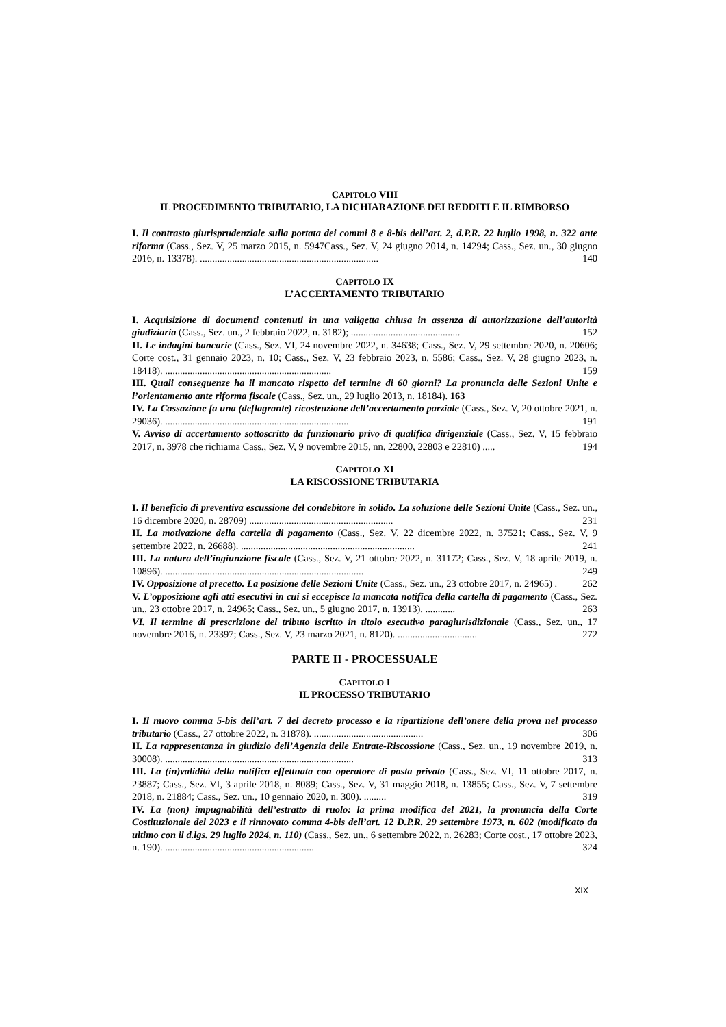CAPITOLO VIII
IL PROCEDIMENTO TRIBUTARIO, LA DICHIARAZIONE DEI REDDITI E IL RIMBORSO
I. Il contrasto giurisprudenziale sulla portata dei commi 8 e 8-bis dell’art. 2, d.P.R. 22 luglio 1998, n. 322 ante riforma (Cass., Sez. V, 25 marzo 2015, n. 5947Cass., Sez. V, 24 giugno 2014, n. 14294; Cass., Sez. un., 30 giugno 2016, n. 13378). ........................................................................ 140
CAPITOLO IX
L’ACCERTAMENTO TRIBUTARIO
I. Acquisizione di documenti contenuti in una valigetta chiusa in assenza di autorizzazione dell'autorità giudiziaria (Cass., Sez. un., 2 febbraio 2022, n. 3182); ............................................ 152
II. Le indagini bancarie (Cass., Sez. VI, 24 novembre 2022, n. 34638; Cass., Sez. V, 29 settembre 2020, n. 20606; Corte cost., 31 gennaio 2023, n. 10; Cass., Sez. V, 23 febbraio 2023, n. 5586; Cass., Sez. V, 28 giugno 2023, n. 18418). ................................................................... 159
III. Quali conseguenze ha il mancato rispetto del termine di 60 giorni? La pronuncia delle Sezioni Unite e l’orientamento ante riforma fiscale (Cass., Sez. un., 29 luglio 2013, n. 18184). 163
IV. La Cassazione fa una (deflagrante) ricostruzione dell’accertamento parziale (Cass., Sez. V, 20 ottobre 2021, n. 29036). .......................................................................... 191
V. Avviso di accertamento sottoscritto da funzionario privo di qualifica dirigenziale (Cass., Sez. V, 15 febbraio 2017, n. 3978 che richiama Cass., Sez. V, 9 novembre 2015, nn. 22800, 22803 e 22810) ..... 194
CAPITOLO XI
LA RISCOSSIONE TRIBUTARIA
I. Il beneficio di preventiva escussione del condebitore in solido. La soluzione delle Sezioni Unite (Cass., Sez. un., 16 dicembre 2020, n. 28709) .......................................................... 231
II. La motivazione della cartella di pagamento (Cass., Sez. V, 22 dicembre 2022, n. 37521; Cass., Sez. V, 9 settembre 2022, n. 26688). ...................................................................... 241
III. La natura dell’ingiunzione fiscale (Cass., Sez. V, 21 ottobre 2022, n. 31172; Cass., Sez. V, 18 aprile 2019, n. 10896). ................................................................................ 249
IV. Opposizione al precetto. La posizione delle Sezioni Unite (Cass., Sez. un., 23 ottobre 2017, n. 24965) . 262
V. L’opposizione agli atti esecutivi in cui si eccepisce la mancata notifica della cartella di pagamento (Cass., Sez. un., 23 ottobre 2017, n. 24965; Cass., Sez. un., 5 giugno 2017, n. 13913). ............ 263
VI. Il termine di prescrizione del tributo iscritto in titolo esecutivo paragiurisdizionale (Cass., Sez. un., 17 novembre 2016, n. 23397; Cass., Sez. V, 23 marzo 2021, n. 8120). ................................ 272
PARTE II - PROCESSUALE
CAPITOLO I
IL PROCESSO TRIBUTARIO
I. Il nuovo comma 5-bis dell’art. 7 del decreto processo e la ripartizione dell’onere della prova nel processo tributario (Cass., 27 ottobre 2022, n. 31878). ............................................ 306
II. La rappresentanza in giudizio dell’Agenzia delle Entrate-Riscossione (Cass., Sez. un., 19 novembre 2019, n. 30008). ............................................................................ 313
III. La (in)validità della notifica effettuata con operatore di posta privato (Cass., Sez. VI, 11 ottobre 2017, n. 23887; Cass., Sez. VI, 3 aprile 2018, n. 8089; Cass., Sez. V, 31 maggio 2018, n. 13855; Cass., Sez. V, 7 settembre 2018, n. 21884; Cass., Sez. un., 10 gennaio 2020, n. 300). ......... 319
IV. La (non) impugnabilità dell’estratto di ruolo: la prima modifica del 2021, la pronuncia della Corte Costituzionale del 2023 e il rinnovato comma 4-bis dell’art. 12 D.P.R. 29 settembre 1973, n. 602 (modificato da ultimo con il d.lgs. 29 luglio 2024, n. 110) (Cass., Sez. un., 6 settembre 2022, n. 26283; Corte cost., 17 ottobre 2023, n. 190). ............................................................ 324
XIX